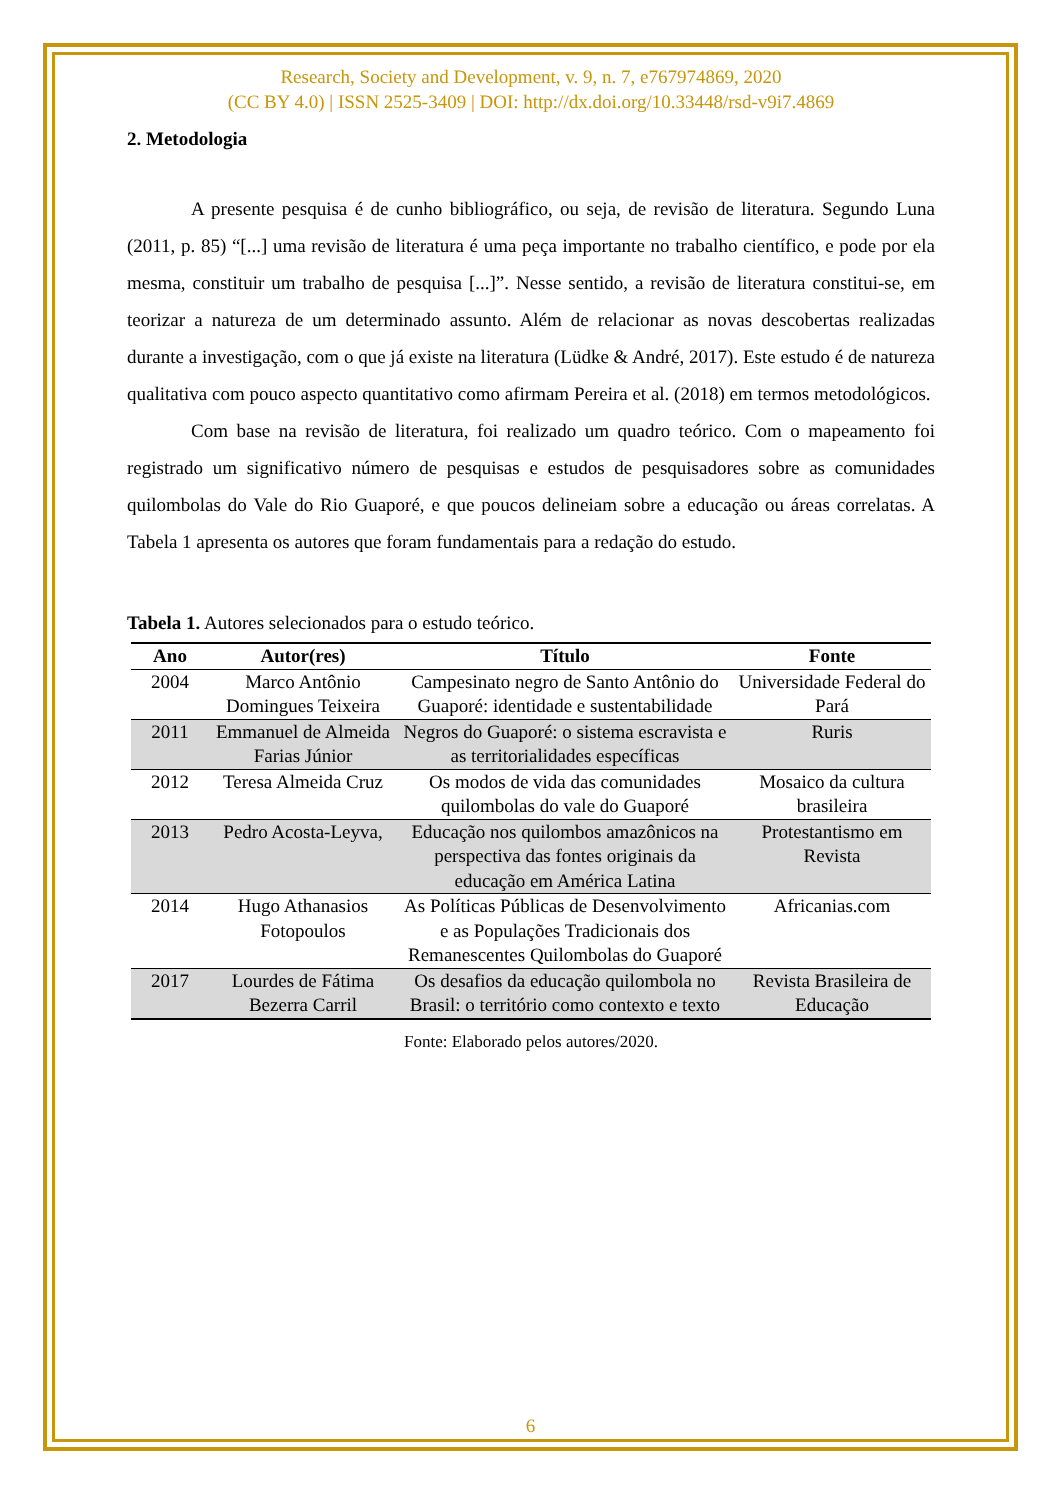Research, Society and Development, v. 9, n. 7, e767974869, 2020
(CC BY 4.0) | ISSN 2525-3409 | DOI: http://dx.doi.org/10.33448/rsd-v9i7.4869
2. Metodologia
A presente pesquisa é de cunho bibliográfico, ou seja, de revisão de literatura. Segundo Luna (2011, p. 85) “[...] uma revisão de literatura é uma peça importante no trabalho científico, e pode por ela mesma, constituir um trabalho de pesquisa [...]”. Nesse sentido, a revisão de literatura constitui-se, em teorizar a natureza de um determinado assunto. Além de relacionar as novas descobertas realizadas durante a investigação, com o que já existe na literatura (Lüdke & André, 2017). Este estudo é de natureza qualitativa com pouco aspecto quantitativo como afirmam Pereira et al. (2018) em termos metodológicos.
Com base na revisão de literatura, foi realizado um quadro teórico. Com o mapeamento foi registrado um significativo número de pesquisas e estudos de pesquisadores sobre as comunidades quilombolas do Vale do Rio Guaporé, e que poucos delineiam sobre a educação ou áreas correlatas. A Tabela 1 apresenta os autores que foram fundamentais para a redação do estudo.
Tabela 1. Autores selecionados para o estudo teórico.
| Ano | Autor(res) | Título | Fonte |
| --- | --- | --- | --- |
| 2004 | Marco Antônio Domingues Teixeira | Campesinato negro de Santo Antônio do Guaporé: identidade e sustentabilidade | Universidade Federal do Pará |
| 2011 | Emmanuel de Almeida Farias Júnior | Negros do Guaporé: o sistema escravista e as territorialidades específicas | Ruris |
| 2012 | Teresa Almeida Cruz | Os modos de vida das comunidades quilombolas do vale do Guaporé | Mosaico da cultura brasileira |
| 2013 | Pedro Acosta-Leyva, | Educação nos quilombos amazônicos na perspectiva das fontes originais da educação em América Latina | Protestantismo em Revista |
| 2014 | Hugo Athanasios Fotopoulos | As Políticas Públicas de Desenvolvimento e as Populações Tradicionais dos Remanescentes Quilombolas do Guaporé | Africanias.com |
| 2017 | Lourdes de Fátima Bezerra Carril | Os desafios da educação quilombola no Brasil: o território como contexto e texto | Revista Brasileira de Educação |
Fonte: Elaborado pelos autores/2020.
6